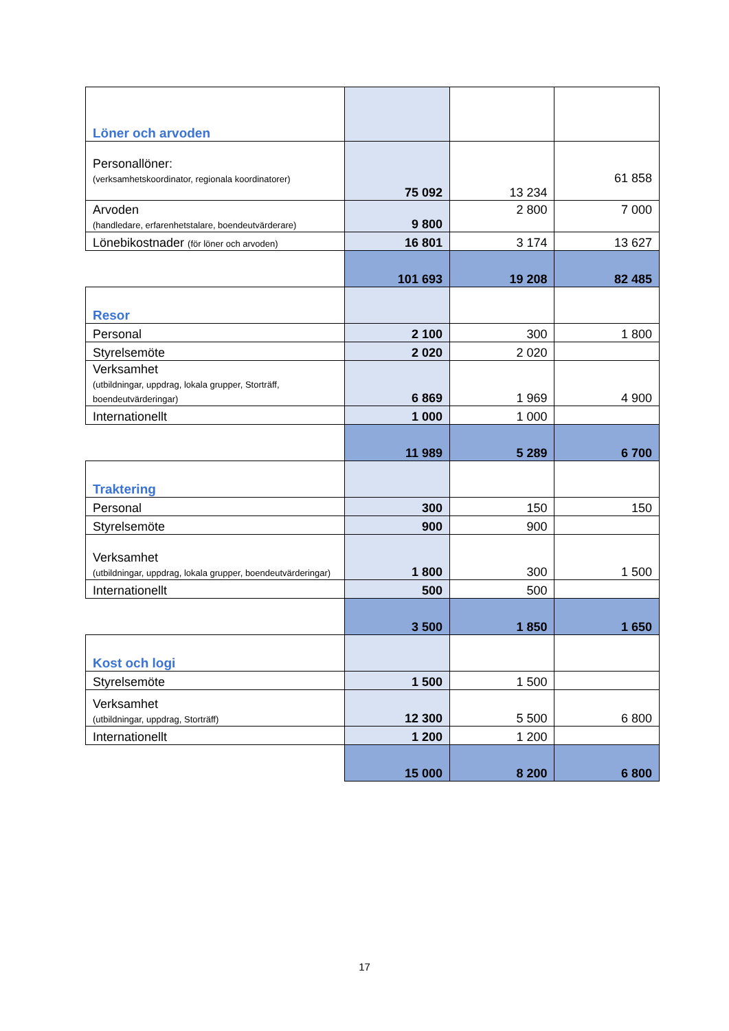| Löner och arvoden | | | |
| Personallöner: (verksamhetskoordinator, regionala koordinatorer) | 75 092 | 13 234 | 61 858 |
| Arvoden (handledare, erfarenhetstalare, boendeutvärderare) | 9 800 | 2 800 | 7 000 |
| Lönebikostnader (för löner och arvoden) | 16 801 | 3 174 | 13 627 |
| | 101 693 | 19 208 | 82 485 |
| Resor | | | |
| Personal | 2 100 | 300 | 1 800 |
| Styrelsemöte | 2 020 | 2 020 | |
| Verksamhet (utbildningar, uppdrag, lokala grupper, Storträff, boendeutvärderingar) | 6 869 | 1 969 | 4 900 |
| Internationellt | 1 000 | 1 000 | |
| | 11 989 | 5 289 | 6 700 |
| Traktering | | | |
| Personal | 300 | 150 | 150 |
| Styrelsemöte | 900 | 900 | |
| Verksamhet (utbildningar, uppdrag, lokala grupper, boendeutvärderingar) | 1 800 | 300 | 1 500 |
| Internationellt | 500 | 500 | |
| | 3 500 | 1 850 | 1 650 |
| Kost och logi | | | |
| Styrelsemöte | 1 500 | 1 500 | |
| Verksamhet (utbildningar, uppdrag, Storträff) | 12 300 | 5 500 | 6 800 |
| Internationellt | 1 200 | 1 200 | |
| | 15 000 | 8 200 | 6 800 |
17